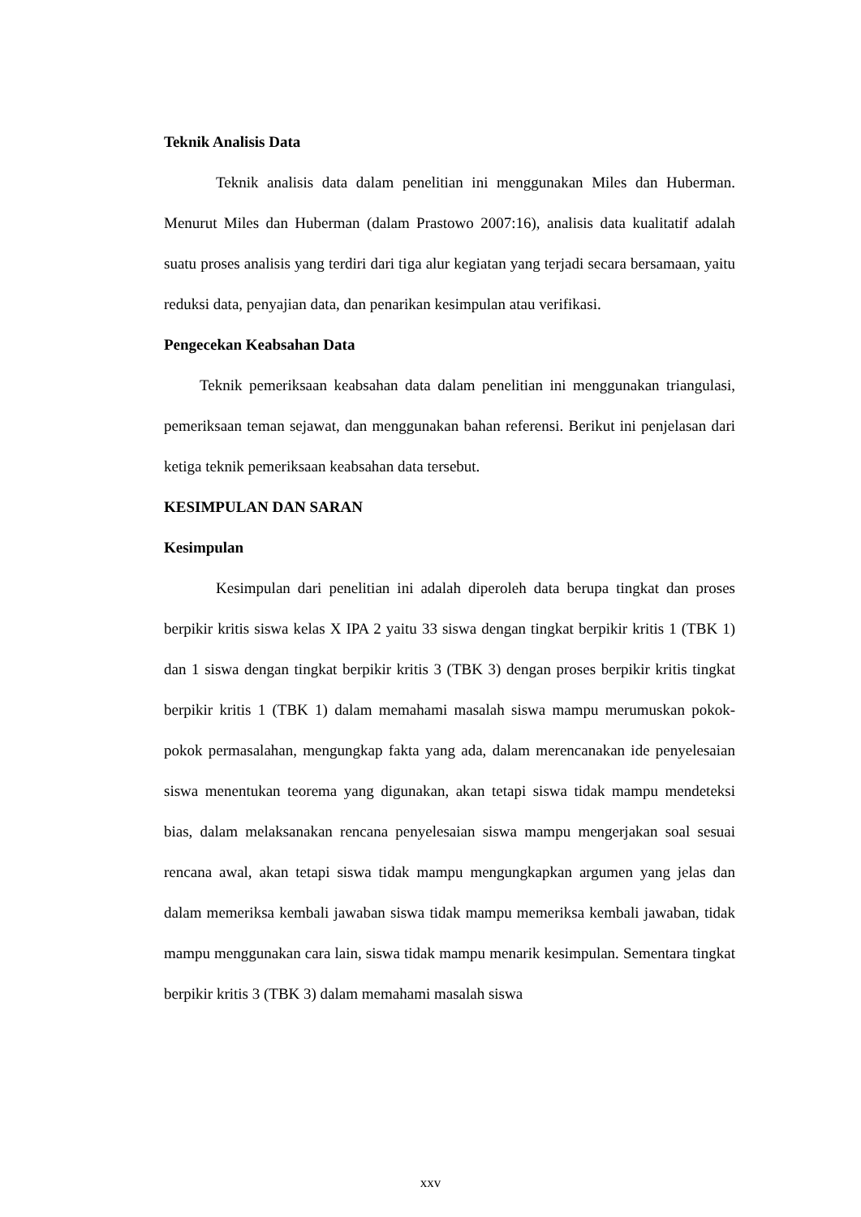Teknik Analisis Data
Teknik analisis data dalam penelitian ini menggunakan Miles dan Huberman. Menurut Miles dan Huberman (dalam Prastowo 2007:16), analisis data kualitatif adalah suatu proses analisis yang terdiri dari tiga alur kegiatan yang terjadi secara bersamaan, yaitu reduksi data, penyajian data, dan penarikan kesimpulan atau verifikasi.
Pengecekan Keabsahan Data
Teknik pemeriksaan keabsahan data dalam penelitian ini menggunakan triangulasi, pemeriksaan teman sejawat, dan menggunakan bahan referensi. Berikut ini penjelasan dari ketiga teknik pemeriksaan keabsahan data tersebut.
KESIMPULAN DAN SARAN
Kesimpulan
Kesimpulan dari penelitian ini adalah diperoleh data berupa tingkat dan proses berpikir kritis siswa kelas X IPA 2 yaitu 33 siswa dengan tingkat berpikir kritis 1 (TBK 1) dan 1 siswa dengan tingkat berpikir kritis 3 (TBK 3) dengan proses berpikir kritis tingkat berpikir kritis 1 (TBK 1) dalam memahami masalah siswa mampu merumuskan pokok-pokok permasalahan, mengungkap fakta yang ada, dalam merencanakan ide penyelesaian siswa menentukan teorema yang digunakan, akan tetapi siswa tidak mampu mendeteksi bias, dalam melaksanakan rencana penyelesaian siswa mampu mengerjakan soal sesuai rencana awal, akan tetapi siswa tidak mampu mengungkapkan argumen yang jelas dan dalam memeriksa kembali jawaban siswa tidak mampu memeriksa kembali jawaban, tidak mampu menggunakan cara lain, siswa tidak mampu menarik kesimpulan. Sementara tingkat berpikir kritis 3 (TBK 3) dalam memahami masalah siswa
xxv